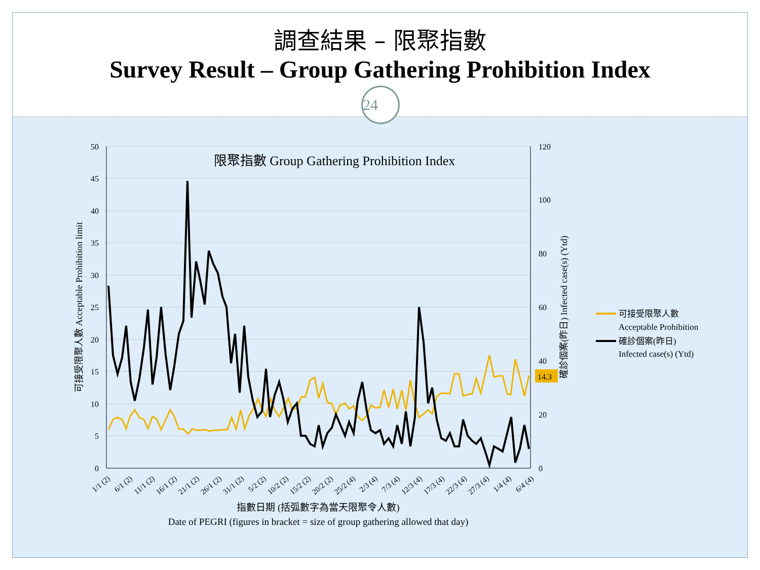調查結果 – 限聚指數
Survey Result – Group Gathering Prohibition Index
限聚指數 Group Gathering Prohibition Index
50
45
40
35
30
25
20
15
10
5
0
120
100
80
60
40
20
0
14.3
1/1 (2)
6/1 (2)
11/1 (2)
16/1 (2)
21/1 (2)
26/1 (2)
31/1 (2)
5/2 (2)
10/2 (2)
15/2 (2)
20/2 (2)
25/2 (4)
2/3 (4)
7/3 (4)
12/3 (4)
17/3 (4)
22/3 (4)
27/3 (4)
1/4 (4)
6/4 (4)
指數日期 (括弧數字為當天限聚令人數)
Date of PEGRI (figures in bracket = size of group gathering allowed that day)
可接受限聚人數 Acceptable Prohibition limit
確診個案(昨日) Infected case(s) (Ytd)
可接受限聚人數
Acceptable Prohibition
確診個案(昨日)
Infected case(s) (Ytd)
24